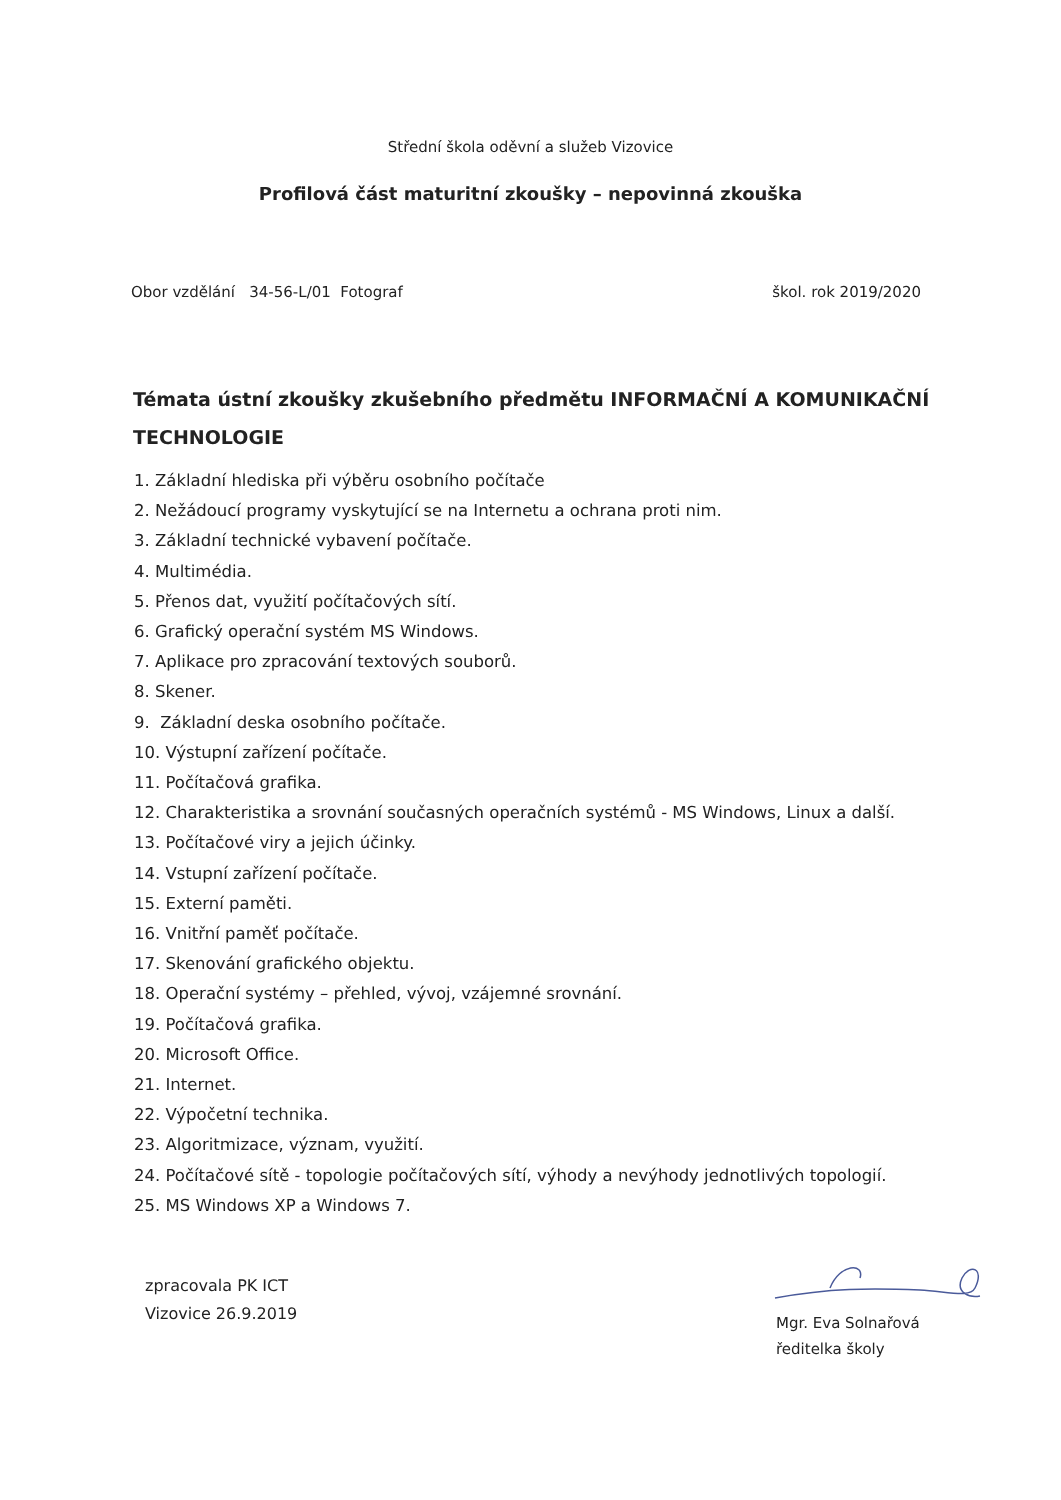Střední škola oděvní a služeb Vizovice
Profilová část maturitní zkoušky – nepovinná zkouška
Obor vzdělání 34-56-L/01 Fotograf škol. rok 2019/2020
Témata ústní zkoušky zkušebního předmětu INFORMAČNÍ A KOMUNIKAČNÍ TECHNOLOGIE
1. Základní hlediska při výběru osobního počítače
2. Nežádoucí programy vyskytující se na Internetu a ochrana proti nim.
3. Základní technické vybavení počítače.
4. Multimédia.
5. Přenos dat, využití počítačových sítí.
6. Grafický operační systém MS Windows.
7. Aplikace pro zpracování textových souborů.
8. Skener.
9. Základní deska osobního počítače.
10. Výstupní zařízení počítače.
11. Počítačová grafika.
12. Charakteristika a srovnání současných operačních systémů - MS Windows, Linux a další.
13. Počítačové viry a jejich účinky.
14. Vstupní zařízení počítače.
15. Externí paměti.
16. Vnitřní paměť počítače.
17. Skenování grafického objektu.
18. Operační systémy – přehled, vývoj, vzájemné srovnání.
19. Počítačová grafika.
20. Microsoft Office.
21. Internet.
22. Výpočetní technika.
23. Algoritmizace, význam, využití.
24. Počítačové sítě - topologie počítačových sítí, výhody a nevýhody jednotlivých topologií.
25. MS Windows XP a Windows 7.
zpracovala PK ICT
Vizovice 26.9.2019
Mgr. Eva Solnařová
ředitelka školy